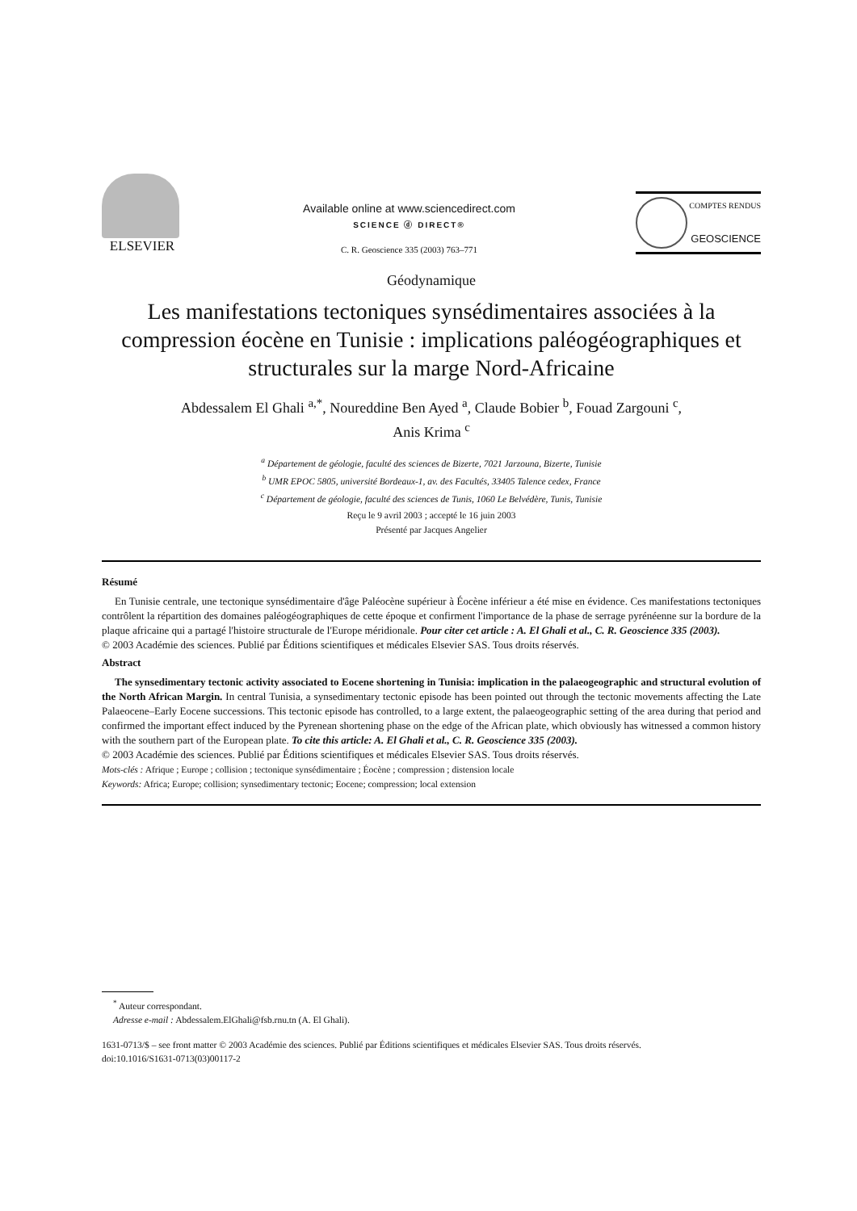ELSEVIER
Available online at www.sciencedirect.com
SCIENCE ⓓ DIRECT®
C. R. Geoscience 335 (2003) 763–771
COMPTES RENDUS
GEOSCIENCE
Géodynamique
Les manifestations tectoniques synsédimentaires associées à la compression éocène en Tunisie : implications paléogéographiques et structurales sur la marge Nord-Africaine
Abdessalem El Ghali <sup>a,*</sup>, Noureddine Ben Ayed <sup>a</sup>, Claude Bobier <sup>b</sup>, Fouad Zargouni <sup>c</sup>,
Anis Krima <sup>c</sup>
<sup>a</sup> Département de géologie, faculté des sciences de Bizerte, 7021 Jarzouna, Bizerte, Tunisie
<sup>b</sup> UMR EPOC 5805, université Bordeaux-1, av. des Facultés, 33405 Talence cedex, France
<sup>c</sup> Département de géologie, faculté des sciences de Tunis, 1060 Le Belvédère, Tunis, Tunisie
Reçu le 9 avril 2003 ; accepté le 16 juin 2003
Présenté par Jacques Angelier
Résumé
En Tunisie centrale, une tectonique synsédimentaire d'âge Paléocène supérieur à Éocène inférieur a été mise en évidence. Ces manifestations tectoniques contrôlent la répartition des domaines paléogéographiques de cette époque et confirment l'importance de la phase de serrage pyrénéenne sur la bordure de la plaque africaine qui a partagé l'histoire structurale de l'Europe méridionale. Pour citer cet article : A. El Ghali et al., C. R. Geoscience 335 (2003).
© 2003 Académie des sciences. Publié par Éditions scientifiques et médicales Elsevier SAS. Tous droits réservés.
Abstract
The synsedimentary tectonic activity associated to Eocene shortening in Tunisia: implication in the palaeogeographic and structural evolution of the North African Margin. In central Tunisia, a synsedimentary tectonic episode has been pointed out through the tectonic movements affecting the Late Palaeocene–Early Eocene successions. This tectonic episode has controlled, to a large extent, the palaeogeographic setting of the area during that period and confirmed the important effect induced by the Pyrenean shortening phase on the edge of the African plate, which obviously has witnessed a common history with the southern part of the European plate. To cite this article: A. El Ghali et al., C. R. Geoscience 335 (2003).
© 2003 Académie des sciences. Publié par Éditions scientifiques et médicales Elsevier SAS. Tous droits réservés.
Mots-clés : Afrique ; Europe ; collision ; tectonique synsédimentaire ; Éocène ; compression ; distension locale
Keywords: Africa; Europe; collision; synsedimentary tectonic; Eocene; compression; local extension
<sup>*</sup> Auteur correspondant.
Adresse e-mail : Abdessalem.ElGhali@fsb.rnu.tn (A. El Ghali).
1631-0713/$ – see front matter © 2003 Académie des sciences. Publié par Éditions scientifiques et médicales Elsevier SAS. Tous droits réservés.
doi:10.1016/S1631-0713(03)00117-2